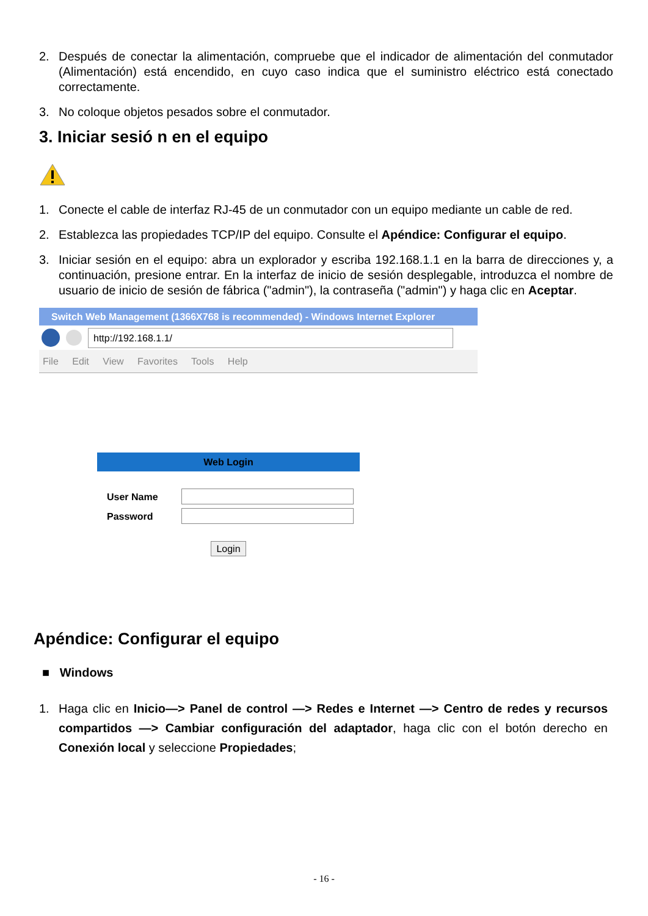2. Después de conectar la alimentación, compruebe que el indicador de alimentación del conmutador (Alimentación) está encendido, en cuyo caso indica que el suministro eléctrico está conectado correctamente.
3. No coloque objetos pesados sobre el conmutador.
3. Iniciar sesió n en el equipo
1. Conecte el cable de interfaz RJ-45 de un conmutador con un equipo mediante un cable de red.
2. Establezca las propiedades TCP/IP del equipo. Consulte el Apéndice: Configurar el equipo.
3. Iniciar sesión en el equipo: abra un explorador y escriba 192.168.1.1 en la barra de direcciones y, a continuación, presione entrar. En la interfaz de inicio de sesión desplegable, introduzca el nombre de usuario de inicio de sesión de fábrica ("admin"), la contraseña ("admin") y haga clic en Aceptar.
Switch Web Management (1366X768 is recommended) - Windows Internet Explorer
http://192.168.1.1/
File Edit View Favorites Tools Help
Web Login
User Name
Password
Login
Apéndice: Configurar el equipo
■ Windows
1. Haga clic en Inicio—> Panel de control —> Redes e Internet —> Centro de redes y recursos compartidos —> Cambiar configuración del adaptador, haga clic con el botón derecho en Conexión local y seleccione Propiedades;
- 16 -